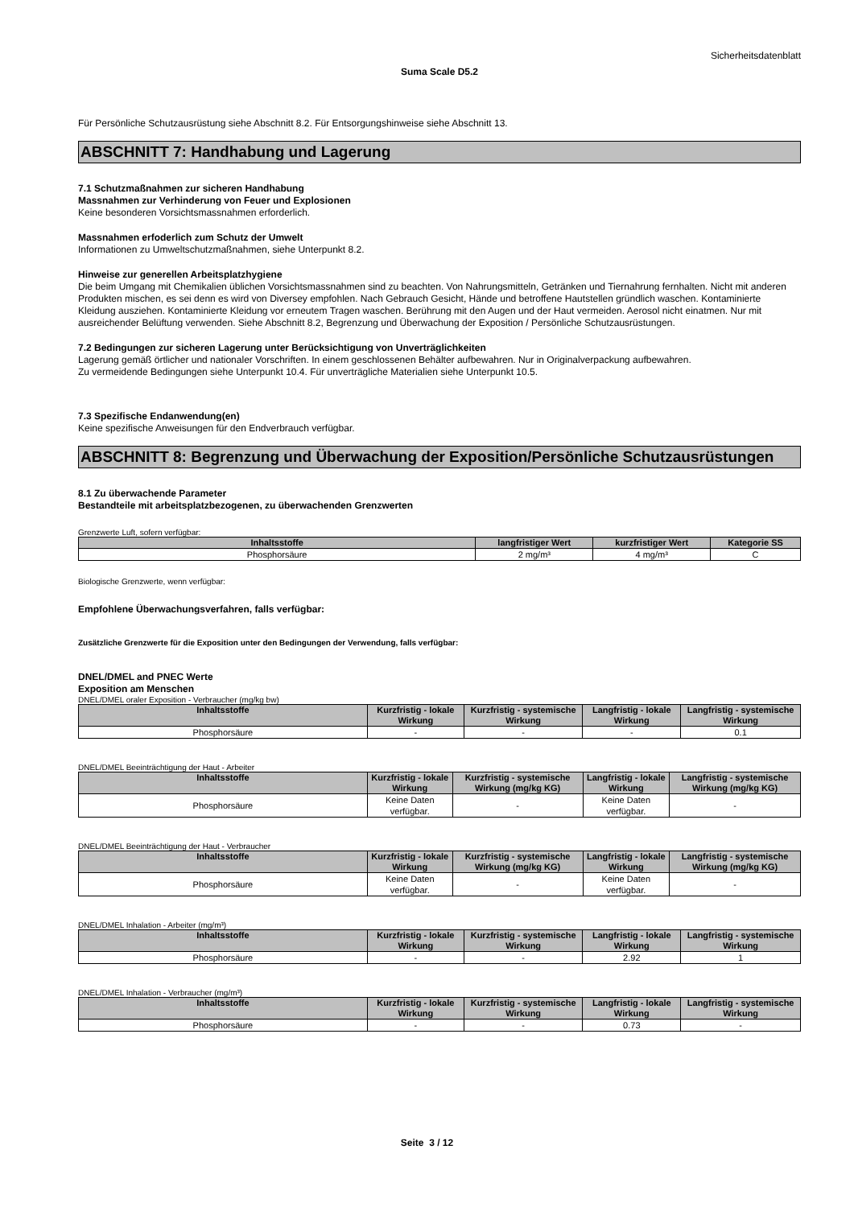Sicherheitsdatenblatt
Suma Scale D5.2
Für Persönliche Schutzausrüstung siehe Abschnitt 8.2. Für Entsorgungshinweise siehe Abschnitt 13.
ABSCHNITT 7: Handhabung und Lagerung
7.1 Schutzmaßnahmen zur sicheren Handhabung
Massnahmen zur Verhinderung von Feuer und Explosionen
Keine besonderen Vorsichtsmassnahmen erforderlich.
Massnahmen erfoderlich zum Schutz der Umwelt
Informationen zu Umweltschutzmaßnahmen, siehe Unterpunkt 8.2.
Hinweise zur generellen Arbeitsplatzhygiene
Die beim Umgang mit Chemikalien üblichen Vorsichtsmassnahmen sind zu beachten. Von Nahrungsmitteln, Getränken und Tiernahrung fernhalten. Nicht mit anderen Produkten mischen, es sei denn es wird von Diversey empfohlen. Nach Gebrauch Gesicht, Hände und betroffene Hautstellen gründlich waschen. Kontaminierte Kleidung ausziehen. Kontaminierte Kleidung vor erneutem Tragen waschen. Berührung mit den Augen und der Haut vermeiden. Aerosol nicht einatmen. Nur mit ausreichender Belüftung verwenden. Siehe Abschnitt 8.2, Begrenzung und Überwachung der Exposition / Persönliche Schutzausrüstungen.
7.2 Bedingungen zur sicheren Lagerung unter Berücksichtigung von Unverträglichkeiten
Lagerung gemäß örtlicher und nationaler Vorschriften. In einem geschlossenen Behälter aufbewahren. Nur in Originalverpackung aufbewahren.
Zu vermeidende Bedingungen siehe Unterpunkt 10.4. Für unverträgliche Materialien siehe Unterpunkt 10.5.
7.3 Spezifische Endanwendung(en)
Keine spezifische Anweisungen für den Endverbrauch verfügbar.
ABSCHNITT 8: Begrenzung und Überwachung der Exposition/Persönliche Schutzausrüstungen
8.1 Zu überwachende Parameter
Bestandteile mit arbeitsplatzbezogenen, zu überwachenden Grenzwerten
Grenzwerte Luft, sofern verfügbar:
| Inhaltsstoffe | langfristiger Wert | kurzfristiger Wert | Kategorie SS |
| --- | --- | --- | --- |
| Phosphorsäure | 2 mg/m³ | 4 mg/m³ | C |
Biologische Grenzwerte, wenn verfügbar:
Empfohlene Überwachungsverfahren, falls verfügbar:
Zusätzliche Grenzwerte für die Exposition unter den Bedingungen der Verwendung, falls verfügbar:
DNEL/DMEL and PNEC Werte
Exposition am Menschen
DNEL/DMEL oraler Exposition - Verbraucher (mg/kg bw)
| Inhaltsstoffe | Kurzfristig - lokale Wirkung | Kurzfristig - systemische Wirkung | Langfristig - lokale Wirkung | Langfristig - systemische Wirkung |
| --- | --- | --- | --- | --- |
| Phosphorsäure | - | - | - | 0.1 |
DNEL/DMEL Beeinträchtigung der Haut - Arbeiter
| Inhaltsstoffe | Kurzfristig - lokale Wirkung | Kurzfristig - systemische Wirkung (mg/kg KG) | Langfristig - lokale Wirkung | Langfristig - systemische Wirkung (mg/kg KG) |
| --- | --- | --- | --- | --- |
| Phosphorsäure | Keine Daten verfügbar. | - | Keine Daten verfügbar. | - |
DNEL/DMEL Beeinträchtigung der Haut - Verbraucher
| Inhaltsstoffe | Kurzfristig - lokale Wirkung | Kurzfristig - systemische Wirkung (mg/kg KG) | Langfristig - lokale Wirkung | Langfristig - systemische Wirkung (mg/kg KG) |
| --- | --- | --- | --- | --- |
| Phosphorsäure | Keine Daten verfügbar. | - | Keine Daten verfügbar. | - |
DNEL/DMEL Inhalation - Arbeiter (mg/m³)
| Inhaltsstoffe | Kurzfristig - lokale Wirkung | Kurzfristig - systemische Wirkung | Langfristig - lokale Wirkung | Langfristig - systemische Wirkung |
| --- | --- | --- | --- | --- |
| Phosphorsäure | - | - | 2.92 | 1 |
DNEL/DMEL Inhalation - Verbraucher (mg/m³)
| Inhaltsstoffe | Kurzfristig - lokale Wirkung | Kurzfristig - systemische Wirkung | Langfristig - lokale Wirkung | Langfristig - systemische Wirkung |
| --- | --- | --- | --- | --- |
| Phosphorsäure | - | - | 0.73 | - |
Seite 3 / 12